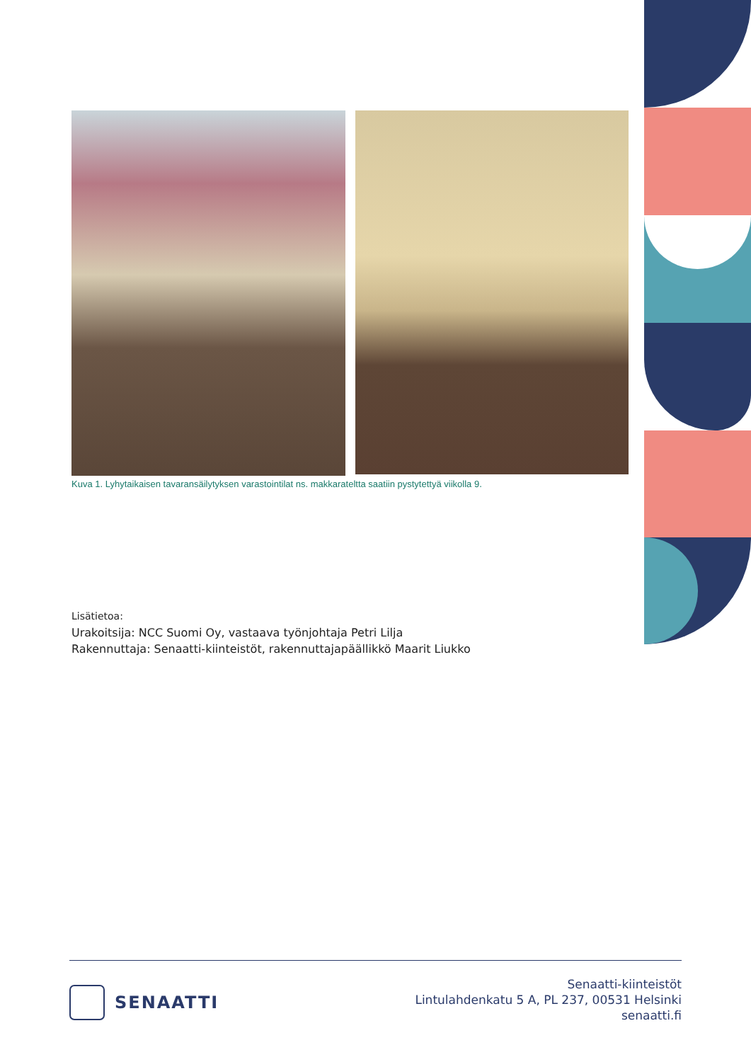Kuva 1. Lyhytaikaisen tavaransäilytyksen varastointilat ns. makkarateltta saatiin pystytettyä viikolla 9.
Lisätietoa:
Urakoitsija: NCC Suomi Oy, vastaava työnjohtaja Petri Lilja
Rakennuttaja: Senaatti-kiinteistöt, rakennuttajapäällikkö Maarit Liukko
SENAATTI
Senaatti-kiinteistöt
Lintulahdenkatu 5 A, PL 237, 00531 Helsinki
senaatti.fi